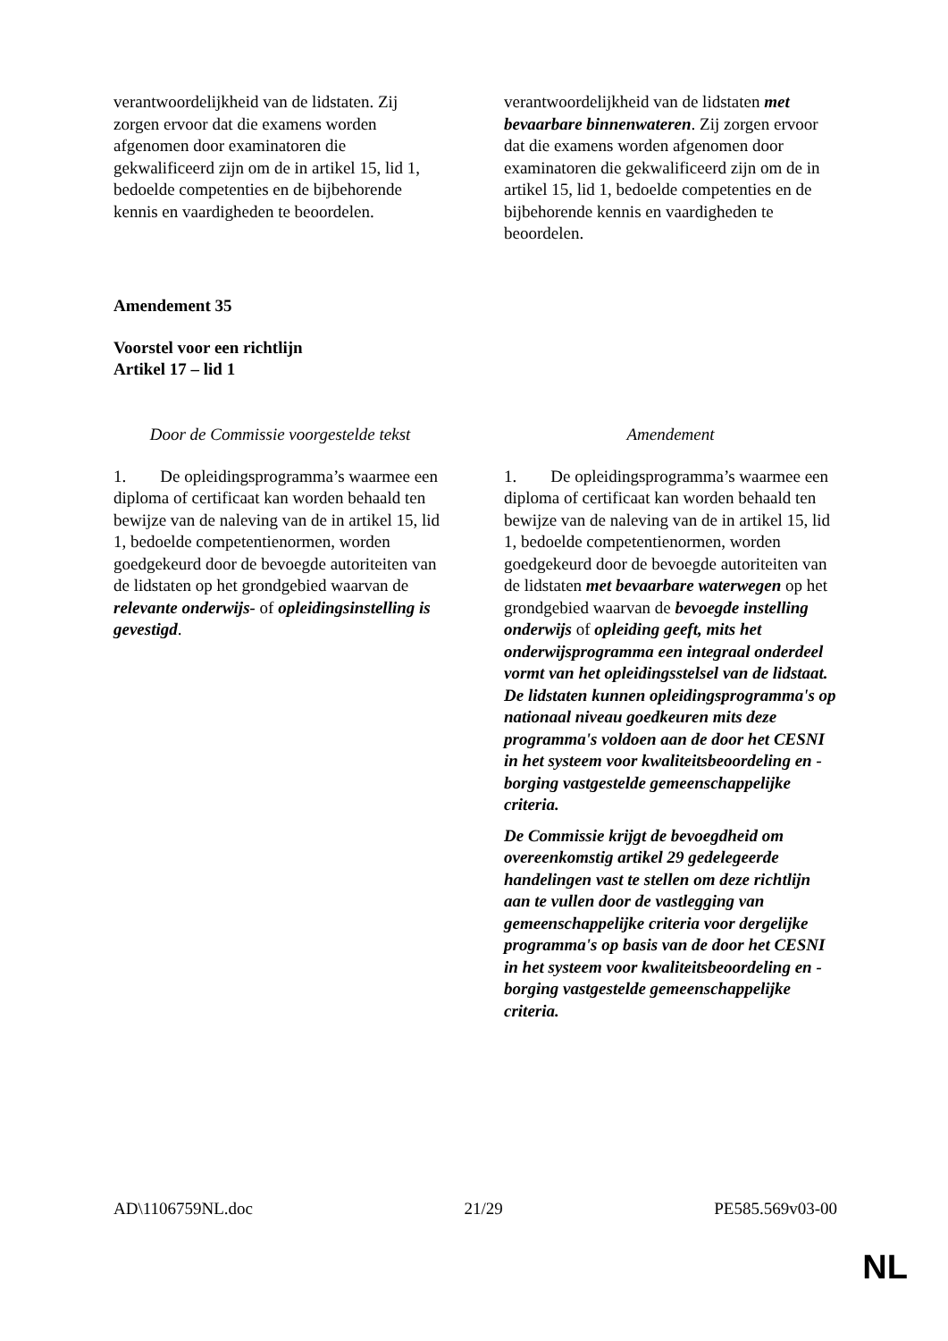| verantwoordelijkheid van de lidstaten. Zij zorgen ervoor dat die examens worden afgenomen door examinatoren die gekwalificeerd zijn om de in artikel 15, lid 1, bedoelde competenties en de bijbehorende kennis en vaardigheden te beoordelen. | verantwoordelijkheid van de lidstaten met bevaarbare binnenwateren . Zij zorgen ervoor dat die examens worden afgenomen door examinatoren die gekwalificeerd zijn om de in artikel 15, lid 1, bedoelde competenties en de bijbehorende kennis en vaardigheden te beoordelen. |
Amendement 35
Voorstel voor een richtlijn
Artikel 17 – lid 1
| Door de Commissie voorgestelde tekst | Amendement |
| 1. De opleidingsprogramma’s waarmee een diploma of certificaat kan worden behaald ten bewijze van de naleving van de in artikel 15, lid 1, bedoelde competentienormen, worden goedgekeurd door de bevoegde autoriteiten van de lidstaten op het grondgebied waarvan de relevante onderwijs- of opleidingsinstelling is gevestigd . | 1. De opleidingsprogramma’s waarmee een diploma of certificaat kan worden behaald ten bewijze van de naleving van de in artikel 15, lid 1, bedoelde competentienormen, worden goedgekeurd door de bevoegde autoriteiten van de lidstaten met bevaarbare waterwegen op het grondgebied waarvan de bevoegde instelling onderwijs of opleiding geeft, mits het onderwijsprogramma een integraal onderdeel vormt van het opleidingsstelsel van de lidstaat. De lidstaten kunnen opleidingsprogramma's op nationaal niveau goedkeuren mits deze programma's voldoen aan de door het CESNI in het systeem voor kwaliteitsbeoordeling en -borging vastgestelde gemeenschappelijke criteria. De Commissie krijgt de bevoegdheid om overeenkomstig artikel 29 gedelegeerde handelingen vast te stellen om deze richtlijn aan te vullen door de vastlegging van gemeenschappelijke criteria voor dergelijke programma's op basis van de door het CESNI in het systeem voor kwaliteitsbeoordeling en -borging vastgestelde gemeenschappelijke criteria. |
AD\1106759NL.doc 21/29 PE585.569v03-00
NL